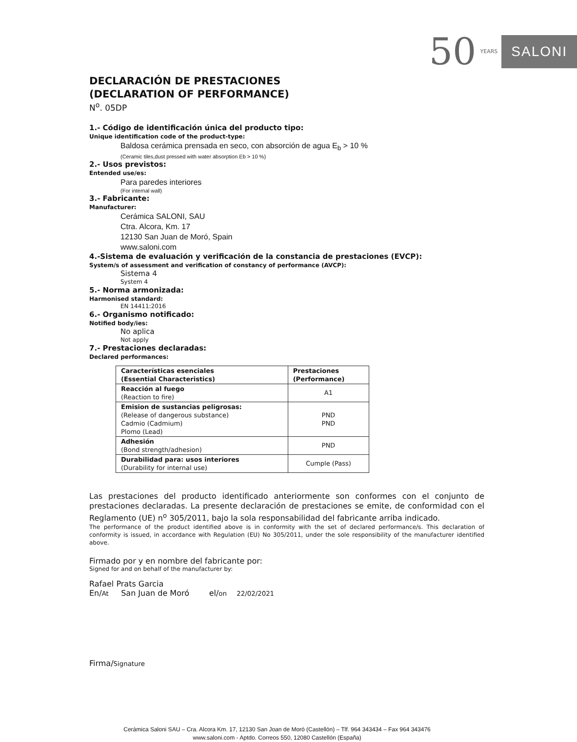50 YEARS SALONI
DECLARACIÓN DE PRESTACIONES
(DECLARATION OF PERFORMANCE)
N<sup>o</sup>. 05DP
1.- Código de identificación única del producto tipo:
Unique identification code of the product-type:
Baldosa cerámica prensada en seco, con absorción de agua E<sub>b</sub> > 10 %
(Ceramic tiles,dust pressed with water absorption Eb > 10 %)
2.- Usos previstos:
Entended use/es:
Para paredes interiores
(For internal wall)
3.- Fabricante:
Manufacturer:
Cerámica SALONI, SAU
Ctra. Alcora, Km. 17
12130 San Juan de Moró, Spain
www.saloni.com
4.-Sistema de evaluación y verificación de la constancia de prestaciones (EVCP):
System/s of assessment and verification of constancy of performance (AVCP):
Sistema 4
System 4
5.- Norma armonizada:
Harmonised standard:
EN 14411:2016
6.- Organismo notificado:
Notified body/ies:
No aplica
Not apply
7.- Prestaciones declaradas:
Declared performances:
| Características esenciales (Essential Characteristics) | Prestaciones (Performance) |
| --- | --- |
| Reacción al fuego (Reaction to fire) | A1 |
| Emision de sustancias peligrosas: (Release of dangerous substance) Cadmio (Cadmium) Plomo (Lead) | PND PND |
| Adhesión (Bond strength/adhesion) | PND |
| Durabilidad para: usos interiores (Durability for internal use) | Cumple (Pass) |
Las prestaciones del producto identificado anteriormente son conformes con el conjunto de prestaciones declaradas. La presente declaración de prestaciones se emite, de conformidad con el Reglamento (UE) n<sup>o</sup> 305/2011, bajo la sola responsabilidad del fabricante arriba indicado.
The performance of the product identified above is in conformity with the set of declared performance/s. This declaration of conformity is issued, in accordance with Regulation (EU) No 305/2011, under the sole responsibility of the manufacturer identified above.
Firmado por y en nombre del fabricante por:
Signed for and on behalf of the manufacturer by:
Rafael Prats Garcia
En/At San Juan de Moró el/on 22/02/2021
Firma/Signature
Cerámica Saloni SAU – Cra. Alcora Km. 17, 12130 San Joan de Moró (Castellón) – Tlf. 964 343434 – Fax 964 343476
www.saloni.com - Aptdo. Correos 550, 12080 Castellón (España)